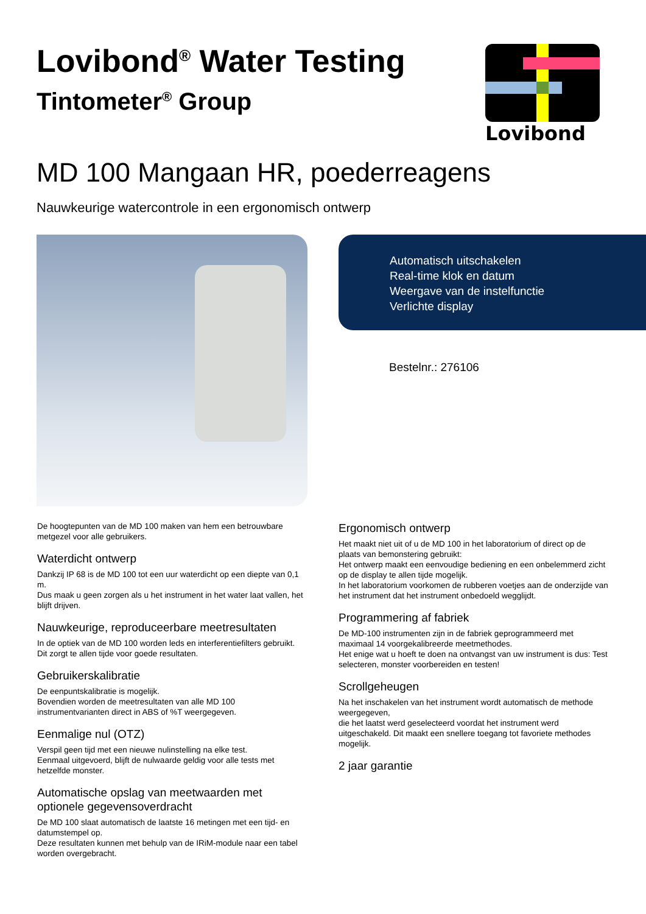Lovibond<sup>®</sup> Water Testing
Tintometer<sup>®</sup> Group
Lovibond
MD 100 Mangaan HR, poederreagens
Nauwkeurige watercontrole in een ergonomisch ontwerp
Automatisch uitschakelen
Real-time klok en datum
Weergave van de instelfunctie
Verlichte display
Bestelnr.: 276106
De hoogtepunten van de MD 100 maken van hem een betrouwbare metgezel voor alle gebruikers.
Waterdicht ontwerp
Dankzij IP 68 is de MD 100 tot een uur waterdicht op een diepte van 0,1 m.
Dus maak u geen zorgen als u het instrument in het water laat vallen, het blijft drijven.
Nauwkeurige, reproduceerbare meetresultaten
In de optiek van de MD 100 worden leds en interferentiefilters gebruikt.
Dit zorgt te allen tijde voor goede resultaten.
Gebruikerskalibratie
De eenpuntskalibratie is mogelijk.
Bovendien worden de meetresultaten van alle MD 100 instrumentvarianten direct in ABS of %T weergegeven.
Eenmalige nul (OTZ)
Verspil geen tijd met een nieuwe nulinstelling na elke test.
Eenmaal uitgevoerd, blijft de nulwaarde geldig voor alle tests met hetzelfde monster.
Automatische opslag van meetwaarden met optionele gegevensoverdracht
De MD 100 slaat automatisch de laatste 16 metingen met een tijd- en datumstempel op.
Deze resultaten kunnen met behulp van de IRiM-module naar een tabel worden overgebracht.
Ergonomisch ontwerp
Het maakt niet uit of u de MD 100 in het laboratorium of direct op de plaats van bemonstering gebruikt:
Het ontwerp maakt een eenvoudige bediening en een onbelemmerd zicht op de display te allen tijde mogelijk.
In het laboratorium voorkomen de rubberen voetjes aan de onderzijde van het instrument dat het instrument onbedoeld wegglijdt.
Programmering af fabriek
De MD-100 instrumenten zijn in de fabriek geprogrammeerd met maximaal 14 voorgekalibreerde meetmethodes.
Het enige wat u hoeft te doen na ontvangst van uw instrument is dus: Test selecteren, monster voorbereiden en testen!
Scrollgeheugen
Na het inschakelen van het instrument wordt automatisch de methode weergegeven,
die het laatst werd geselecteerd voordat het instrument werd uitgeschakeld. Dit maakt een snellere toegang tot favoriete methodes mogelijk.
2 jaar garantie